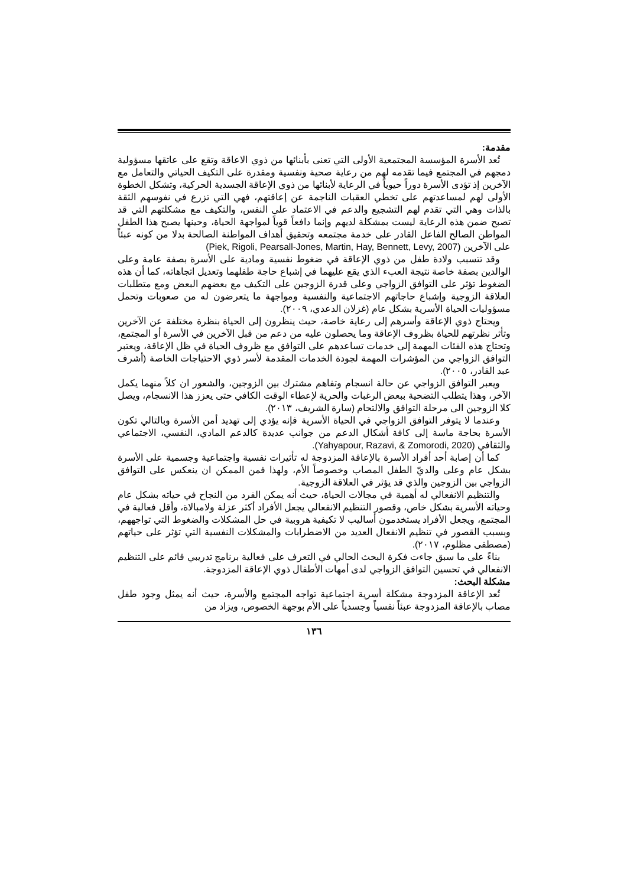مقدمة:
تُعد الأسرة المؤسسة المجتمعية الأولى التي تعنى بأبنائها من ذوي الاعاقة وتقع على عاتقها مسؤولية دمجهم في المجتمع فيما تقدمه لهم من رعاية صحية ونفسية ومقدرة على التكيف الحياتي والتعامل مع الآخرين إذ تؤدى الأسرة دوراً حيوياً في الرعاية لأبنائها من ذوي الإعاقة الجسدية الحركية، وتشكل الخطوة الأولى لهم لمساعدتهم على تخطي العقبات الناجمة عن إعاقتهم، فهي التي تزرع في نفوسهم الثقة بالذات وهي التي تقدم لهم التشجيع والدعم في الاعتماد على النفس، والتكيف مع مشكلتهم التي قد تصبح ضمن هذه الرعاية ليست بمشكلة لديهم وإنما دافعاً قوياً لمواجهة الحياة، وحينها يصبح هذا الطفل المواطن الصالح الفاعل القادر على خدمة مجتمعه وتحقيق أهداف المواطنة الصالحة بدلا من كونه عبئاً على الآخرين (Piek, Rigoli, Pearsall-Jones, Martin, Hay, Bennett, Levy, 2007)
وقد تتسبب ولادة طفل من ذوي الإعاقة في ضغوط نفسية ومادية على الأسرة بصفة عامة وعلى الوالدين بصفة خاصة نتيجة العبء الذي يقع عليهما في إشباع حاجة طفلهما وتعديل اتجاهاته، كما أن هذه الضغوط تؤثر على التوافق الزواجي وعلى قدرة الزوجين على التكيف مع بعضهم البعض ومع متطلبات العلاقة الزوجية وإشباع حاجاتهم الاجتماعية والنفسية ومواجهة ما يتعرضون له من صعوبات وتحمل مسؤوليات الحياة الأسرية بشكل عام (غزلان الدعدي، ٢٠٠٩).
ويحتاج ذوي الإعاقة وأسرهم إلى رعاية خاصة، حيث ينظرون إلى الحياة بنظرة مختلفة عن الآخرين وتأثر نظرتهم للحياة بظروف الإعاقة وما يحصلون عليه من دعم من قبل الآخرين في الأسرة أو المجتمع، وتحتاج هذه الفئات المهمة إلى خدمات تساعدهم على التوافق مع ظروف الحياة في ظل الإعاقة، ويعتبر التوافق الزواجي من المؤشرات المهمة لجودة الخدمات المقدمة لأسر ذوي الاحتياجات الخاصة (أشرف عبد القادر، ٢٠٠٥).
ويعبر التوافق الزواجي عن حالة انسجام وتفاهم مشترك بين الزوجين، والشعور ان كلاً منهما يكمل الآخر، وهذا يتطلب التضحية ببعض الرغبات والحرية لإعطاء الوقت الكافي حتى يعزز هذا الانسجام، ويصل كلا الزوجين الى مرحلة التوافق والالتحام (سارة الشريف، ٢٠١٣).
وعندما لا يتوفر التوافق الزواجي في الحياة الأسرية فإنه يؤدي إلى تهديد أمن الأسرة وبالتالي تكون الأسرة بحاجة ماسة إلى كافة أشكال الدعم من جوانب عديدة كالدعم المادي، النفسي، الاجتماعي والثقافي (Yahyapour, Razavi, & Zomorodi, 2020).
كما أن إصابة أحد أفراد الأسرة بالإعاقة المزدوجة له تأثيرات نفسية واجتماعية وجسمية على الأسرة بشكل عام وعلى والديّ الطفل المصاب وخصوصاً الأم، ولهذا فمن الممكن ان ينعكس على التوافق الزواجي بين الزوجين والذي قد يؤثر في العلاقة الزوجية.
والتنظيم الانفعالي له أهمية في مجالات الحياة، حيث أنه يمكن الفرد من النجاح في حياته بشكل عام وحياته الأسرية بشكل خاص، وقصور التنظيم الانفعالي يجعل الأفراد أكثر عزلة ولامبالاة، وأقل فعالية في المجتمع، ويجعل الأفراد يستخدمون أساليب لا تكيفية هروبية في حل المشكلات والضغوط التي تواجههم، وبسبب القصور في تنظيم الانفعال العديد من الاضطرابات والمشكلات النفسية التي تؤثر على حياتهم (مصطفى مظلوم، ٢٠١٧).
بناءً على ما سبق جاءت فكرة البحث الحالي في التعرف على فعالية برنامج تدريبي قائم على التنظيم الانفعالي في تحسين التوافق الزواجي لدى أمهات الأطفال ذوي الإعاقة المزدوجة.
مشكلة البحث:
تُعد الإعاقة المزدوجة مشكلة أسرية اجتماعية تواجه المجتمع والأسرة، حيث أنه يمثل وجود طفل مصاب بالإعاقة المزدوجة عبئاً نفسياً وجسدياً على الأم بوجهة الخصوص، ويزاد من
١٣٦